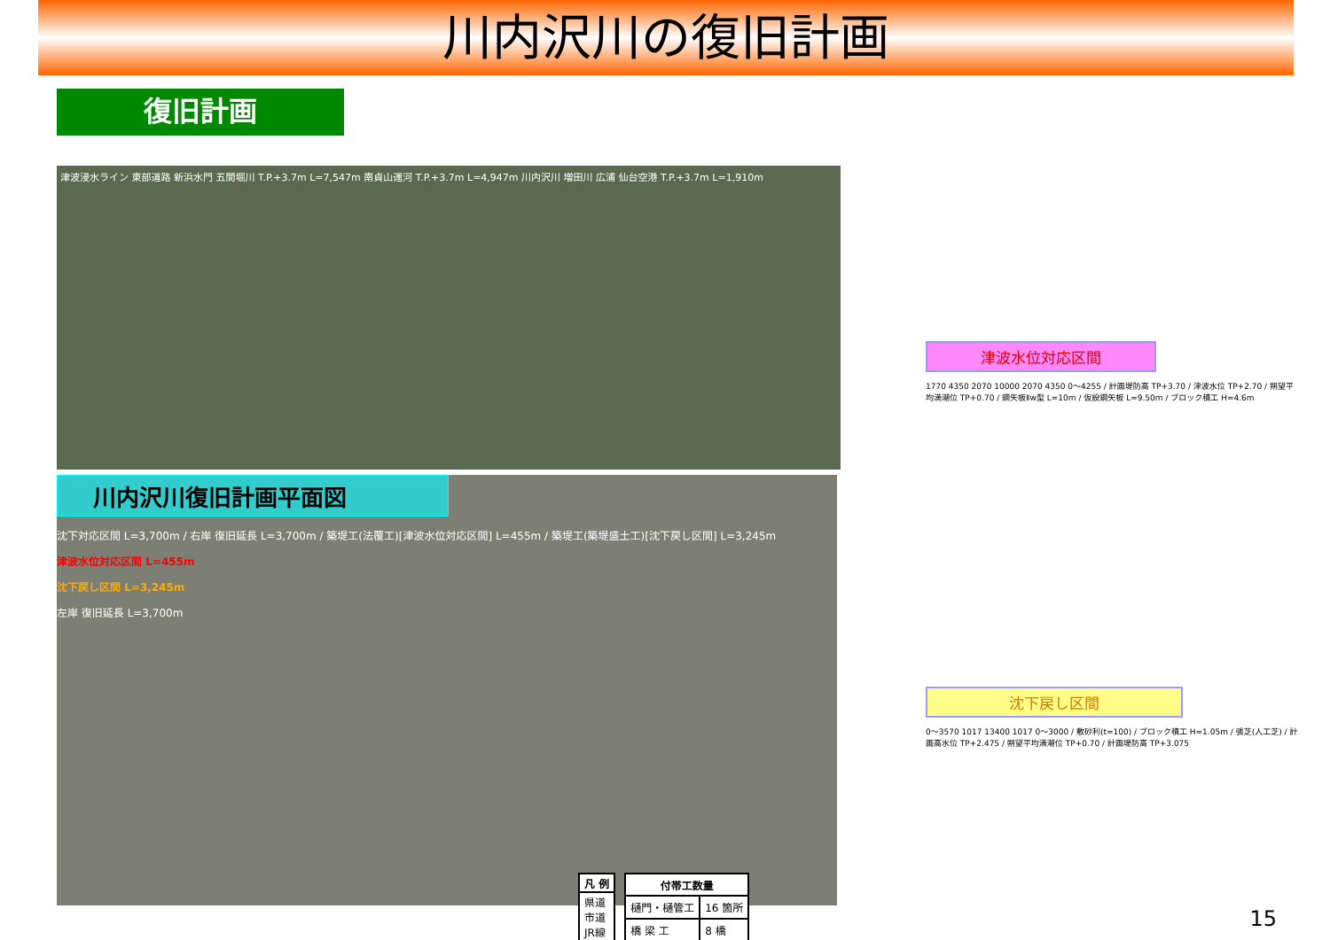川内沢川の復旧計画
復旧計画
津波浸水ライン 東部道路 新浜水門 五間堀川 T.P.+3.7m L=7,547m 南貞山運河 T.P.+3.7m L=4,947m 川内沢川 増田川 広浦 仙台空港 T.P.+3.7m L=1,910m
川内沢川復旧計画平面図
沈下対応区間 L=3,700m / 右岸 復旧延長 L=3,700m / 築堤工(法覆工)[津波水位対応区間] L=455m / 築堤工(築堤盛土工)[沈下戻し区間] L=3,245m
津波水位対応区間 L=455m
沈下戻し区間 L=3,245m
左岸 復旧延長 L=3,700m
津波水位対応区間
1770 4350 2070 10000 2070 4350 0〜4255 / 計画堤防高 TP+3.70 / 津波水位 TP+2.70 / 朔望平均満潮位 TP+0.70 / 鋼矢板Ⅱw型 L=10m / 仮設鋼矢板 L=9.50m / ブロック積工 H=4.6m
沈下戻し区間
0〜3570 1017 13400 1017 0〜3000 / 敷砂利(t=100) / ブロック積工 H=1.05m / 張芝(人工芝) / 計画高水位 TP+2.475 / 朔望平均満潮位 TP+0.70 / 計画堤防高 TP+3.075
| 凡 例 |
| --- |
| 県道 市道 JR線 |
| 付帯工数量 | |
| --- | --- |
| 樋門・樋管工 | 16 箇所 |
| 橋 梁 工 | 8 橋 |
15